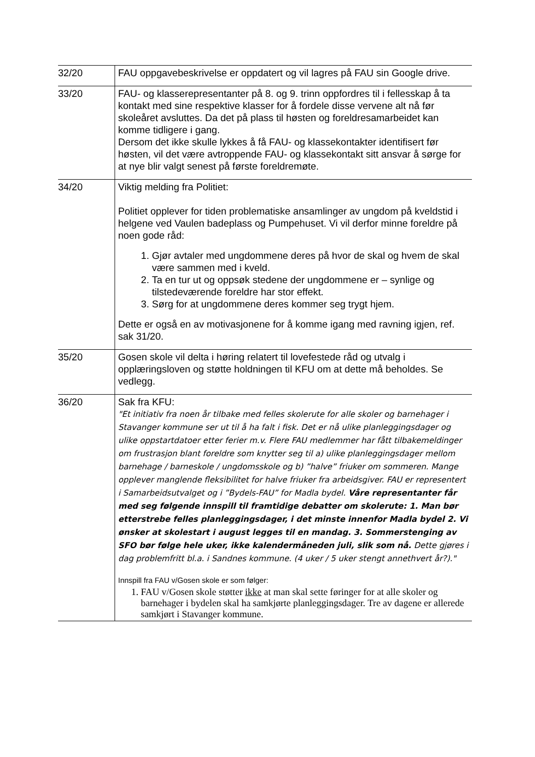| 32/20 | FAU oppgavebeskrivelse er oppdatert og vil lagres på FAU sin Google drive. |
| 33/20 | FAU- og klasserepresentanter på 8. og 9. trinn oppfordres til i fellesskap å ta kontakt med sine respektive klasser for å fordele disse vervene alt nå før skoleåret avsluttes. Da det på plass til høsten og foreldresamarbeidet kan komme tidligere i gang. Dersom det ikke skulle lykkes å få FAU- og klassekontakter identifisert før høsten, vil det være avtroppende FAU- og klassekontakt sitt ansvar å sørge for at nye blir valgt senest på første foreldremøte. |
| 34/20 | Viktig melding fra Politiet: Politiet opplever for tiden problematiske ansamlinger av ungdom på kveldstid i helgene ved Vaulen badeplass og Pumpehuset. Vi vil derfor minne foreldre på noen gode råd: 1. Gjør avtaler med ungdommene deres på hvor de skal og hvem de skal være sammen med i kveld. 2. Ta en tur ut og oppsøk stedene der ungdommene er – synlige og tilstedeværende foreldre har stor effekt. 3. Sørg for at ungdommene deres kommer seg trygt hjem. Dette er også en av motivasjonene for å komme igang med ravning igjen, ref. sak 31/20. |
| 35/20 | Gosen skole vil delta i høring relatert til lovefestede råd og utvalg i opplæringsloven og støtte holdningen til KFU om at dette må beholdes. Se vedlegg. |
| 36/20 | Sak fra KFU: "Et initiativ fra noen år tilbake med felles skolerute for alle skoler og barnehager i Stavanger kommune ser ut til å ha falt i fisk. Det er nå ulike planleggingsdager og ulike oppstartdatoer etter ferier m.v. Flere FAU medlemmer har fått tilbakemeldinger om frustrasjon blant foreldre som knytter seg til a) ulike planleggingsdager mellom barnehage / barneskole / ungdomsskole og b) ”halve” friuker om sommeren. Mange opplever manglende fleksibilitet for halve friuker fra arbeidsgiver. FAU er representert i Samarbeidsutvalget og i ”Bydels-FAU” for Madla bydel. Våre representanter får med seg følgende innspill til framtidige debatter om skolerute: 1. Man bør etterstrebe felles planleggingsdager, i det minste innenfor Madla bydel 2. Vi ønsker at skolestart i august legges til en mandag. 3. Sommerstenging av SFO bør følge hele uker, ikke kalendermåneden juli, slik som nå. Dette gjøres i dag problemfritt bl.a. i Sandnes kommune. (4 uker / 5 uker stengt annethvert år?)." Innspill fra FAU v/Gosen skole er som følger: 1. FAU v/Gosen skole støtter ikke at man skal sette føringer for at alle skoler og barnehager i bydelen skal ha samkjørte planleggingsdager. Tre av dagene er allerede samkjørt i Stavanger kommune. |